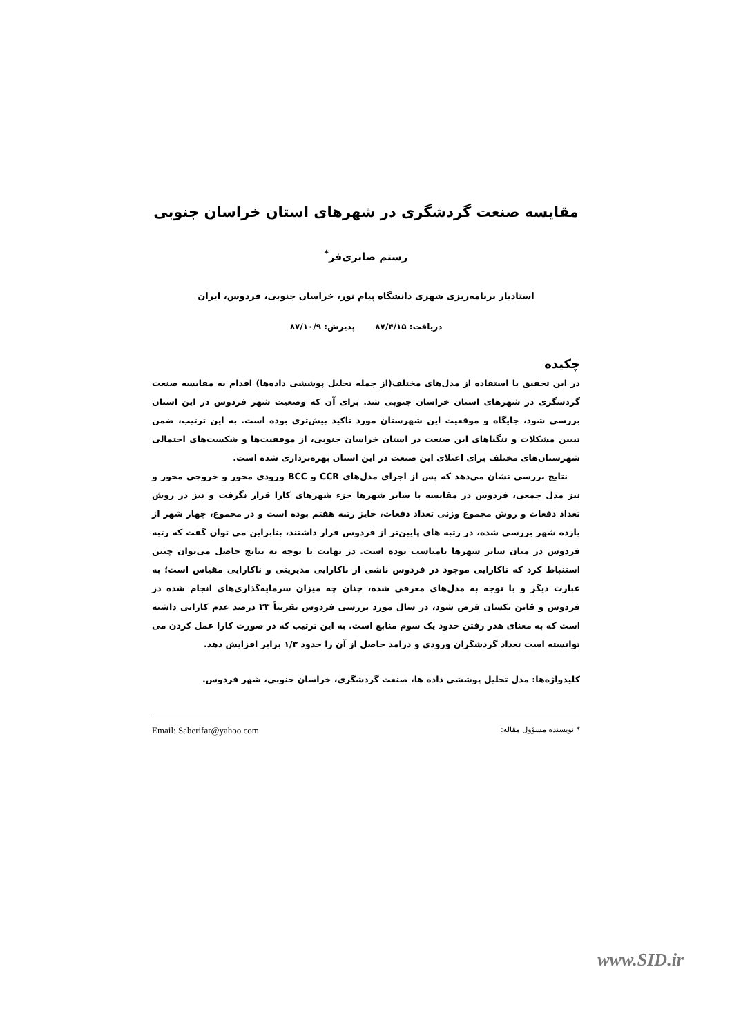مقایسه صنعت گردشگری در شهرهای استان خراسان جنوبی
رستم صابری‌فر<sup>*</sup>
استادیار برنامه‌ریزی شهری دانشگاه پیام نور، خراسان جنوبی، فردوس، ایران
دریافت: ۸۷/۴/۱۵ پذیرش: ۸۷/۱۰/۹
چکیده
در این تحقیق با استفاده از مدل‌های مختلف(از جمله تحلیل پوششی داده‌ها) اقدام به مقایسه صنعت گردشگری در شهرهای استان خراسان جنوبی شد. برای آن که وضعیت شهر فردوس در این استان بررسی شود، جایگاه و موقعیت این شهرستان مورد تاکید بیش‌تری بوده است. به این ترتیب، ضمن تبیین مشکلات و تنگناهای این صنعت در استان خراسان جنوبی، از موفقیت‌ها و شکست‌های احتمالی شهرستان‌های مختلف برای اعتلای این صنعت در این استان بهره‌برداری شده است.
نتایج بررسی نشان می‌دهد که پس از اجرای مدل‌های CCR و BCC ورودی محور و خروجی محور و نیز مدل جمعی، فردوس در مقایسه با سایر شهرها جزء شهرهای کارا قرار نگرفت و نیز در روش تعداد دفعات و روش مجموع وزنی تعداد دفعات، حایز رتبه هفتم بوده است و در مجموع، چهار شهر از یازده شهر بررسی شده، در رتبه های پایین‌تر از فردوس قرار داشتند، بنابراین می توان گفت که رتبه فردوس در میان سایر شهرها نامناسب بوده است. در نهایت با توجه به نتایج حاصل می‌توان چنین استنباط کرد که ناکارایی موجود در فردوس ناشی از ناکارایی مدیریتی و ناکارایی مقیاس است؛ به عبارت دیگر و با توجه به مدل‌های معرفی شده، چنان چه میزان سرمایه‌گذاری‌های انجام شده در فردوس و قاین یکسان فرض شود، در سال مورد بررسی فردوس تقریباً ۳۳ درصد عدم کارایی داشته است که به معنای هدر رفتن حدود یک سوم منابع است. به این ترتیب که در صورت کارا عمل کردن می توانسته است تعداد گردشگران ورودی و درامد حاصل از آن را حدود ۱/۳ برابر افزایش دهد.
کلیدواژه‌ها: مدل تحلیل پوششی داده ها، صنعت گردشگری، خراسان جنوبی، شهر فردوس.
* نویسنده مسؤول مقاله: Email: Saberifar@yahoo.com
www.SID.ir